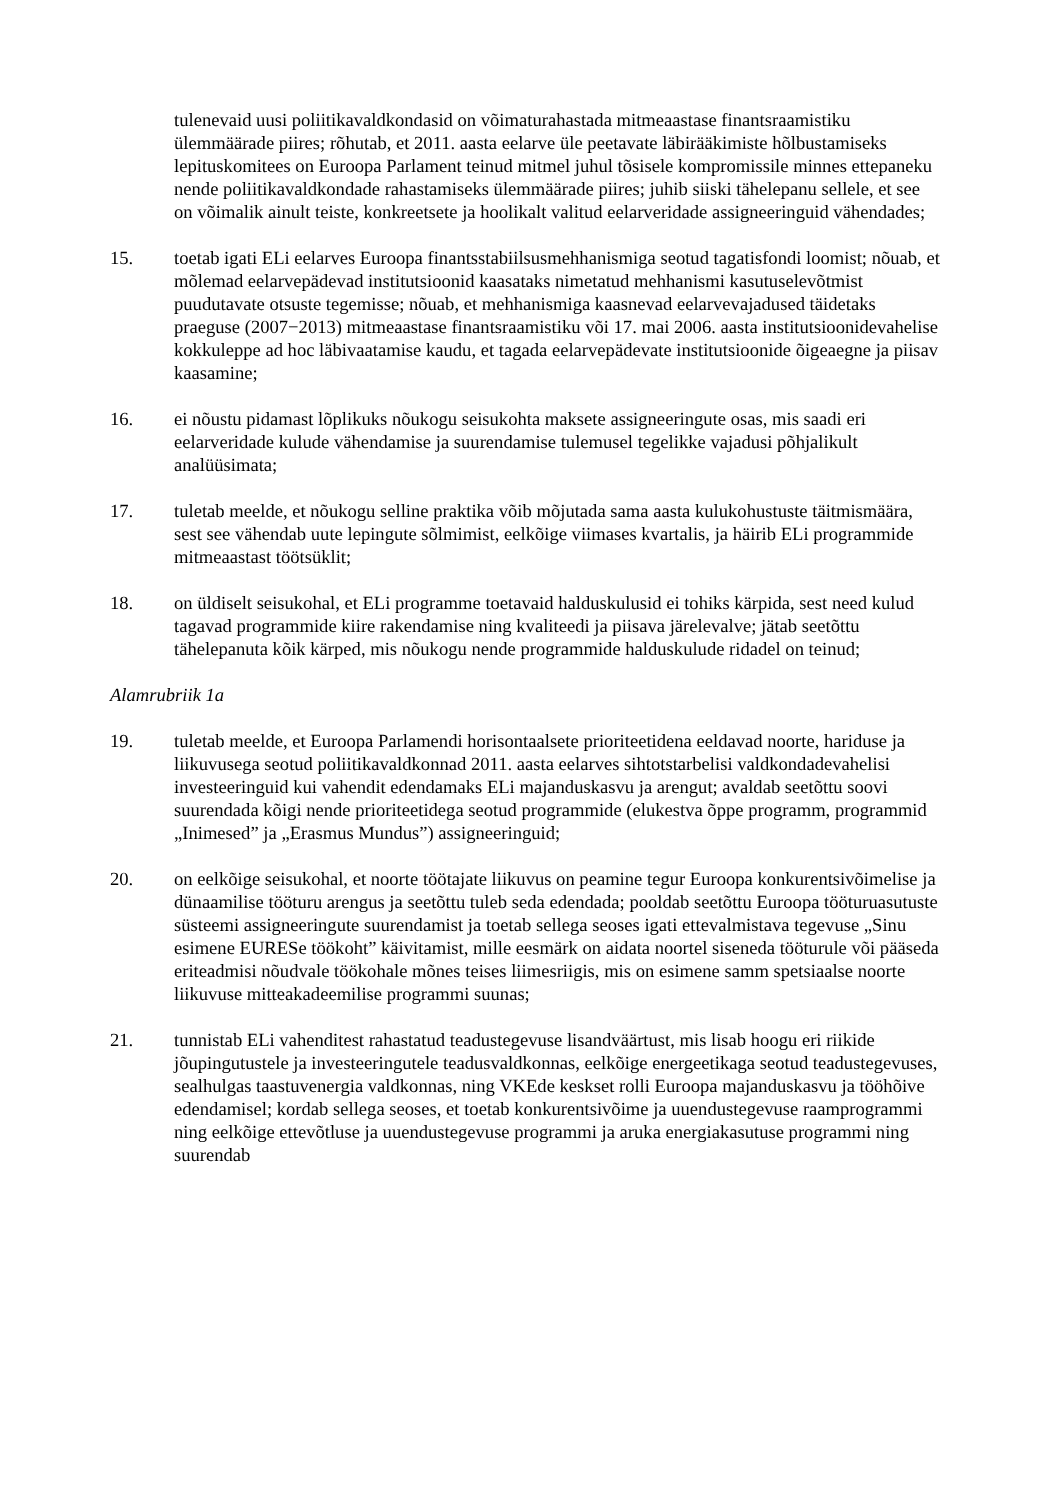tulenevaid uusi poliitikavaldkondasid on võimaturahastada mitmeaastase finantsraamistiku ülemmäärade piires; rõhutab, et 2011. aasta eelarve üle peetavate läbirääkimiste hõlbustamiseks lepituskomitees on Euroopa Parlament teinud mitmel juhul tõsisele kompromissile minnes ettepaneku nende poliitikavaldkondade rahastamiseks ülemmäärade piires; juhib siiski tähelepanu sellele, et see on võimalik ainult teiste, konkreetsete ja hoolikalt valitud eelarveridade assigneeringuid vähendades;
15. toetab igati ELi eelarves Euroopa finantsstabiilsusmehhanismiga seotud tagatisfondi loomist; nõuab, et mõlemad eelarvepädevad institutsioonid kaasataks nimetatud mehhanismi kasutuselevõtmist puudutavate otsuste tegemisse; nõuab, et mehhanismiga kaasnevad eelarvevajadused täidetaks praeguse (2007−2013) mitmeaastase finantsraamistiku või 17. mai 2006. aasta institutsioonidevahelise kokkuleppe ad hoc läbivaatamise kaudu, et tagada eelarvepädevate institutsioonide õigeaegne ja piisav kaasamine;
16. ei nõustu pidamast lõplikuks nõukogu seisukohta maksete assigneeringute osas, mis saadi eri eelarveridade kulude vähendamise ja suurendamise tulemusel tegelikke vajadusi põhjalikult analüüsimata;
17. tuletab meelde, et nõukogu selline praktika võib mõjutada sama aasta kulukohustuste täitmismäära, sest see vähendab uute lepingute sõlmimist, eelkõige viimases kvartalis, ja häirib ELi programmide mitmeaastast töötsüklit;
18. on üldiselt seisukohal, et ELi programme toetavaid halduskulusid ei tohiks kärpida, sest need kulud tagavad programmide kiire rakendamise ning kvaliteedi ja piisava järelevalve; jätab seetõttu tähelepanuta kõik kärped, mis nõukogu nende programmide halduskulude ridadel on teinud;
Alamrubriik 1a
19. tuletab meelde, et Euroopa Parlamendi horisontaalsete prioriteetidena eeldavad noorte, hariduse ja liikuvusega seotud poliitikavaldkonnad 2011. aasta eelarves sihtotstarbelisi valdkondadevahelisi investeeringuid kui vahendit edendamaks ELi majanduskasvu ja arengut; avaldab seetõttu soovi suurendada kõigi nende prioriteetidega seotud programmide (elukestva õppe programm, programmid „Inimesed” ja „Erasmus Mundus”) assigneeringuid;
20. on eelkõige seisukohal, et noorte töötajate liikuvus on peamine tegur Euroopa konkurentsivõimelise ja dünaamilise tööturu arengus ja seetõttu tuleb seda edendada; pooldab seetõttu Euroopa tööturuasutuste süsteemi assigneeringute suurendamist ja toetab sellega seoses igati ettevalmistava tegevuse „Sinu esimene EURESe töökoht” käivitamist, mille eesmärk on aidata noortel siseneda tööturule või pääseda eriteadmisi nõudvale töökohale mõnes teises liimesriigis, mis on esimene samm spetsiaalse noorte liikuvuse mitteakadeemilise programmi suunas;
21. tunnistab ELi vahenditest rahastatud teadustegevuse lisandväärtust, mis lisab hoogu eri riikide jõupingutustele ja investeeringutele teadusvaldkonnas, eelkõige energeetikaga seotud teadustegevuses, sealhulgas taastuvenergia valdkonnas, ning VKEde keskset rolli Euroopa majanduskasvu ja tööhõive edendamisel; kordab sellega seoses, et toetab konkurentsivõime ja uuendustegevuse raamprogrammi ning eelkõige ettevõtluse ja uuendustegevuse programmi ja aruka energiakasutuse programmi ning suurendab